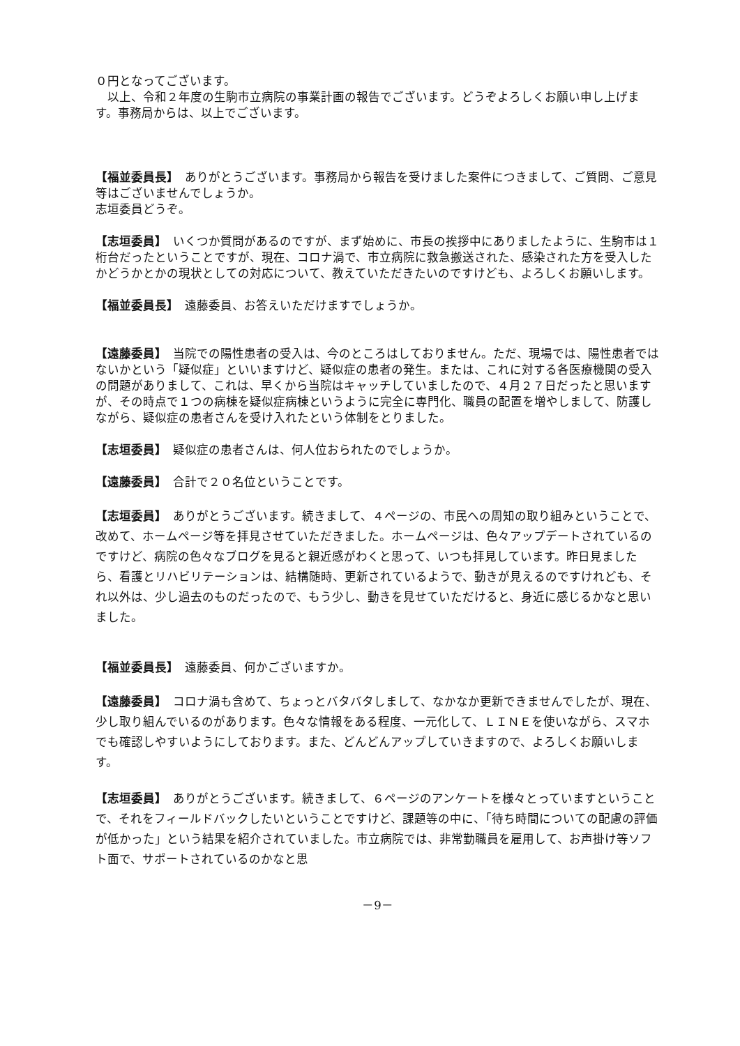０円となってございます。
　以上、令和２年度の生駒市立病院の事業計画の報告でございます。どうぞよろしくお願い申し上げます。事務局からは、以上でございます。
【福並委員長】　ありがとうございます。事務局から報告を受けました案件につきまして、ご質問、ご意見等はございませんでしょうか。
志垣委員どうぞ。
【志垣委員】　いくつか質問があるのですが、まず始めに、市長の挨拶中にありましたように、生駒市は１桁台だったということですが、現在、コロナ渦で、市立病院に救急搬送された、感染された方を受入したかどうかとかの現状としての対応について、教えていただきたいのですけども、よろしくお願いします。
【福並委員長】　遠藤委員、お答えいただけますでしょうか。
【遠藤委員】　当院での陽性患者の受入は、今のところはしておりません。ただ、現場では、陽性患者ではないかという「疑似症」といいますけど、疑似症の患者の発生。または、これに対する各医療機関の受入の問題がありまして、これは、早くから当院はキャッチしていましたので、４月２７日だったと思いますが、その時点で１つの病棟を疑似症病棟というように完全に専門化、職員の配置を増やしまして、防護しながら、疑似症の患者さんを受け入れたという体制をとりました。
【志垣委員】　疑似症の患者さんは、何人位おられたのでしょうか。
【遠藤委員】　合計で２０名位ということです。
【志垣委員】　ありがとうございます。続きまして、４ページの、市民への周知の取り組みということで、改めて、ホームページ等を拝見させていただきました。ホームページは、色々アップデートされているのですけど、病院の色々なブログを見ると親近感がわくと思って、いつも拝見しています。昨日見ましたら、看護とリハビリテーションは、結構随時、更新されているようで、動きが見えるのですけれども、それ以外は、少し過去のものだったので、もう少し、動きを見せていただけると、身近に感じるかなと思いました。
【福並委員長】　遠藤委員、何かございますか。
【遠藤委員】　コロナ渦も含めて、ちょっとバタバタしまして、なかなか更新できませんでしたが、現在、少し取り組んでいるのがあります。色々な情報をある程度、一元化して、ＬＩＮＥを使いながら、スマホでも確認しやすいようにしております。また、どんどんアップしていきますので、よろしくお願いします。
【志垣委員】　ありがとうございます。続きまして、６ページのアンケートを様々とっていますということで、それをフィールドバックしたいということですけど、課題等の中に、「待ち時間についての配慮の評価が低かった」という結果を紹介されていました。市立病院では、非常勤職員を雇用して、お声掛け等ソフト面で、サポートされているのかなと思
－9－